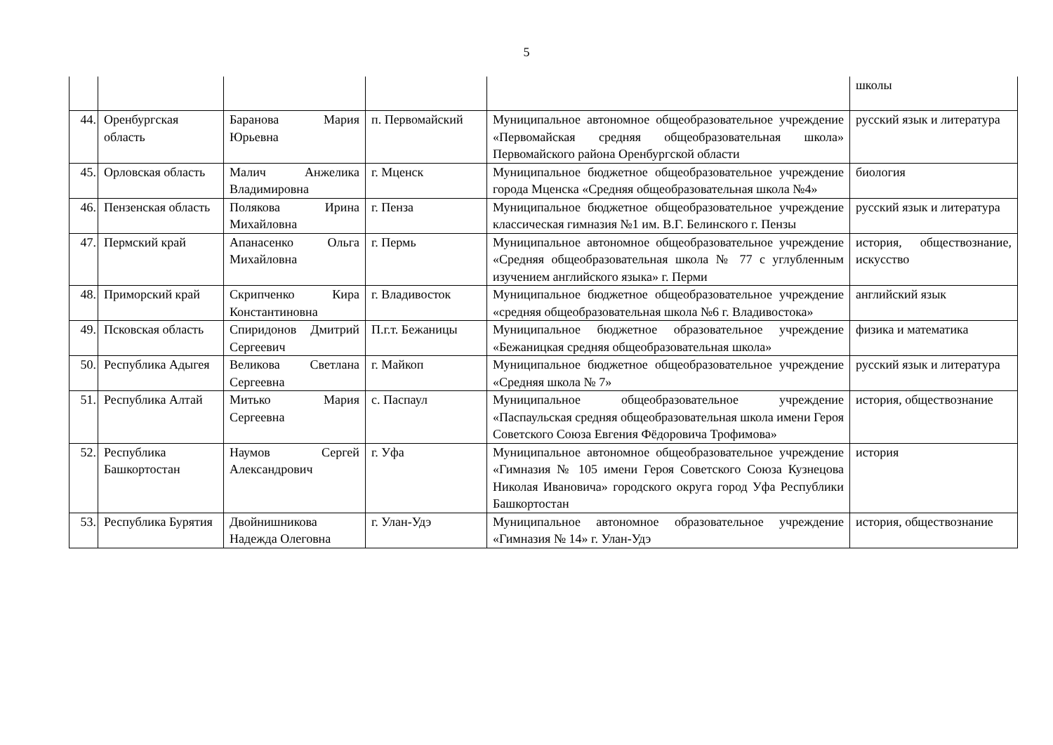5
| | | | | | школы |
| 44. | Оренбургская область | Баранова Мария Юрьевна | п. Первомайский | Муниципальное автономное общеобразовательное учреждение «Первомайская средняя общеобразовательная школа» Первомайского района Оренбургской области | русский язык и литература |
| 45. | Орловская область | Малич Анжелика Владимировна | г. Мценск | Муниципальное бюджетное общеобразовательное учреждение города Мценска «Средняя общеобразовательная школа №4» | биология |
| 46. | Пензенская область | Полякова Ирина Михайловна | г. Пенза | Муниципальное бюджетное общеобразовательное учреждение классическая гимназия №1 им. В.Г. Белинского г. Пензы | русский язык и литература |
| 47. | Пермский край | Апанасенко Ольга Михайловна | г. Пермь | Муниципальное автономное общеобразовательное учреждение «Средняя общеобразовательная школа № 77 с углубленным изучением английского языка» г. Перми | история, обществознание, искусство |
| 48. | Приморский край | Скрипченко Кира Константиновна | г. Владивосток | Муниципальное бюджетное общеобразовательное учреждение «средняя общеобразовательная школа №6 г. Владивостока» | английский язык |
| 49. | Псковская область | Спиридонов Дмитрий Сергеевич | П.г.т. Бежаницы | Муниципальное бюджетное образовательное учреждение «Бежаницкая средняя общеобразовательная школа» | физика и математика |
| 50. | Республика Адыгея | Великова Светлана Сергеевна | г. Майкоп | Муниципальное бюджетное общеобразовательное учреждение «Средняя школа № 7» | русский язык и литература |
| 51. | Республика Алтай | Митько Мария Сергеевна | с. Паспаул | Муниципальное общеобразовательное учреждение «Паспаульская средняя общеобразовательная школа имени Героя Советского Союза Евгения Фёдоровича Трофимова» | история, обществознание |
| 52. | Республика Башкортостан | Наумов Сергей Александрович | г. Уфа | Муниципальное автономное общеобразовательное учреждение «Гимназия № 105 имени Героя Советского Союза Кузнецова Николая Ивановича» городского округа город Уфа Республики Башкортостан | история |
| 53. | Республика Бурятия | Двойнишникова Надежда Олеговна | г. Улан-Удэ | Муниципальное автономное образовательное учреждение «Гимназия № 14» г. Улан-Удэ | история, обществознание |